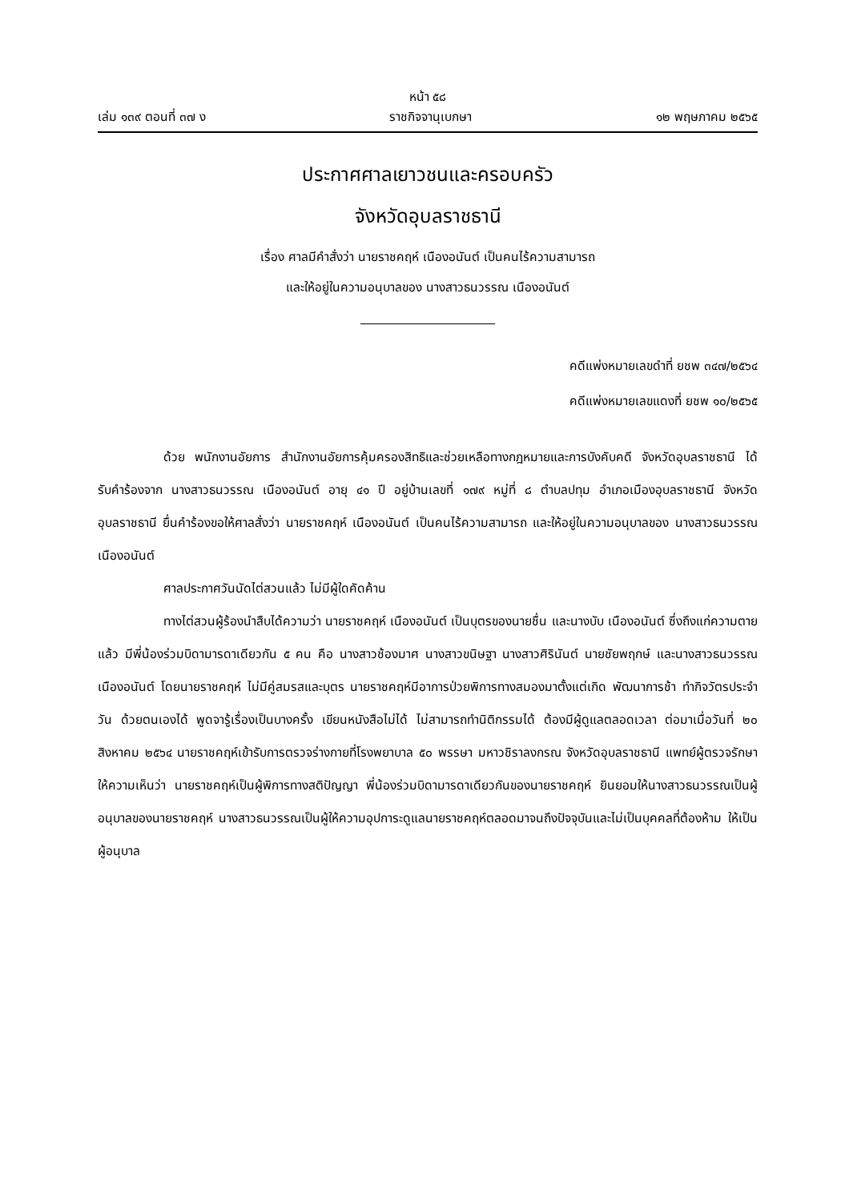หน้า ๕๘
เล่ม ๑๓๙ ตอนที่ ๓๗ ง ราชกิจจานุเบกษา ๑๒ พฤษภาคม ๒๕๖๕
ประกาศศาลเยาวชนและครอบครัว
จังหวัดอุบลราชธานี
เรื่อง ศาลมีคำสั่งว่า นายราชคฤห์ เนืองอนันต์ เป็นคนไร้ความสามารถ
และให้อยู่ในความอนุบาลของ นางสาวธนวรรณ เนืองอนันต์
คดีแพ่งหมายเลขดำที่ ยชพ ๓๔๗/๒๕๖๔
คดีแพ่งหมายเลขแดงที่ ยชพ ๑๐/๒๕๖๕
ด้วย พนักงานอัยการ สำนักงานอัยการคุ้มครองสิทธิและช่วยเหลือทางกฎหมายและการบังคับคดี จังหวัดอุบลราชธานี ได้รับคำร้องจาก นางสาวธนวรรณ เนืองอนันต์ อายุ ๔๑ ปี อยู่บ้านเลขที่ ๑๗๙ หมู่ที่ ๘ ตำบลปทุม อำเภอเมืองอุบลราชธานี จังหวัดอุบลราชธานี ยื่นคำร้องขอให้ศาลสั่งว่า นายราชคฤห์ เนืองอนันต์ เป็นคนไร้ความสามารถ และให้อยู่ในความอนุบาลของ นางสาวธนวรรณ เนืองอนันต์
ศาลประกาศวันนัดไต่สวนแล้ว ไม่มีผู้ใดคัดค้าน
ทางไต่สวนผู้ร้องนำสืบได้ความว่า นายราชคฤห์ เนืองอนันต์ เป็นบุตรของนายชื่น และนางบับ เนืองอนันต์ ซึ่งถึงแก่ความตายแล้ว มีพี่น้องร่วมบิดามารดาเดียวกัน ๕ คน คือ นางสาวช้องมาศ นางสาวขนิษฐา นางสาวศิรินันต์ นายชัยพฤกษ์ และนางสาวธนวรรณ เนืองอนันต์ โดยนายราชคฤห์ ไม่มีคู่สมรสและบุตร นายราชคฤห์มีอาการป่วยพิการทางสมองมาตั้งแต่เกิด พัฒนาการช้า ทำกิจวัตรประจำวัน ด้วยตนเองได้ พูดจารู้เรื่องเป็นบางครั้ง เขียนหนังสือไม่ได้ ไม่สามารถทำนิติกรรมได้ ต้องมีผู้ดูแลตลอดเวลา ต่อมาเมื่อวันที่ ๒๐ สิงหาคม ๒๕๖๔ นายราชคฤห์เข้ารับการตรวจร่างกายที่โรงพยาบาล ๕๐ พรรษา มหาวชิราลงกรณ จังหวัดอุบลราชธานี แพทย์ผู้ตรวจรักษาให้ความเห็นว่า นายราชคฤห์เป็นผู้พิการทางสติปัญญา พี่น้องร่วมบิดามารดาเดียวกันของนายราชคฤห์ ยินยอมให้นางสาวธนวรรณเป็นผู้อนุบาลของนายราชคฤห์ นางสาวธนวรรณเป็นผู้ให้ความอุปการะดูแลนายราชคฤห์ตลอดมาจนถึงปัจจุบันและไม่เป็นบุคคลที่ต้องห้าม ให้เป็นผู้อนุบาล